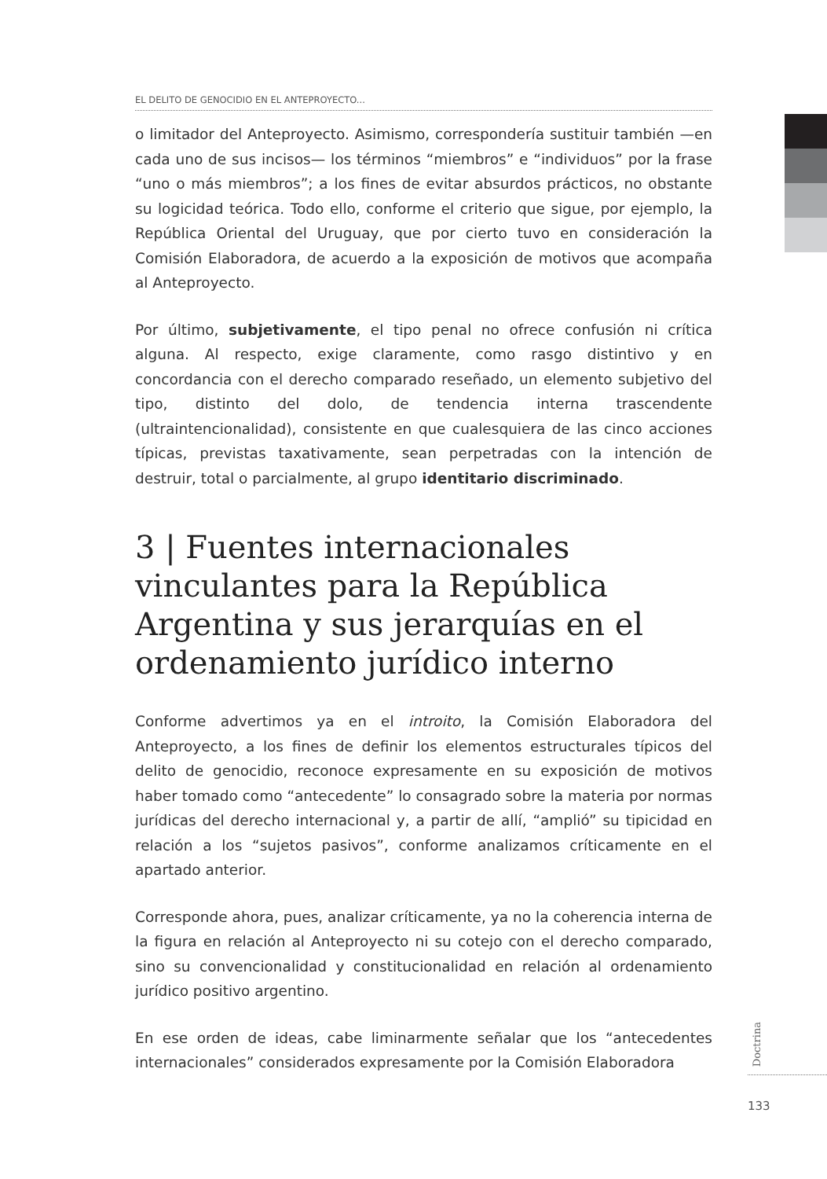EL DELITO DE GENOCIDIO EN EL ANTEPROYECTO...
o limitador del Anteproyecto. Asimismo, correspondería sustituir también —en cada uno de sus incisos— los términos “miembros” e “individuos” por la frase “uno o más miembros”; a los fines de evitar absurdos prácticos, no obstante su logicidad teórica. Todo ello, conforme el criterio que sigue, por ejemplo, la República Oriental del Uruguay, que por cierto tuvo en consideración la Comisión Elaboradora, de acuerdo a la exposición de motivos que acompaña al Anteproyecto.
Por último, subjetivamente, el tipo penal no ofrece confusión ni crítica alguna. Al respecto, exige claramente, como rasgo distintivo y en concordancia con el derecho comparado reseñado, un elemento subjetivo del tipo, distinto del dolo, de tendencia interna trascendente (ultraintencionalidad), consistente en que cualesquiera de las cinco acciones típicas, previstas taxativamente, sean perpetradas con la intención de destruir, total o parcialmente, al grupo identitario discriminado.
3 | Fuentes internacionales vinculantes para la República Argentina y sus jerarquías en el ordenamiento jurídico interno
Conforme advertimos ya en el introito, la Comisión Elaboradora del Anteproyecto, a los fines de definir los elementos estructurales típicos del delito de genocidio, reconoce expresamente en su exposición de motivos haber tomado como “antecedente” lo consagrado sobre la materia por normas jurídicas del derecho internacional y, a partir de allí, “amplió” su tipicidad en relación a los “sujetos pasivos”, conforme analizamos críticamente en el apartado anterior.
Corresponde ahora, pues, analizar críticamente, ya no la coherencia interna de la figura en relación al Anteproyecto ni su cotejo con el derecho comparado, sino su convencionalidad y constitucionalidad en relación al ordenamiento jurídico positivo argentino.
En ese orden de ideas, cabe liminarmente señalar que los “antecedentes internacionales” considerados expresamente por la Comisión Elaboradora
Doctrina
133